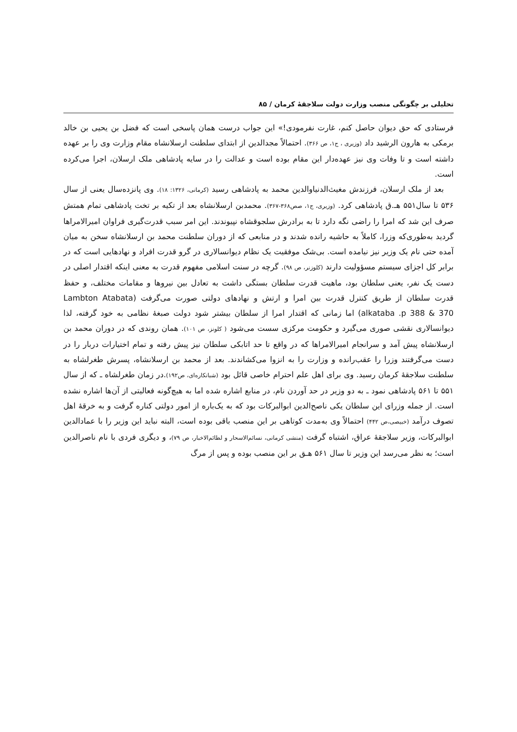تحلیلی بر چگونگی منصب وزارت دولت سلاجقهٔ کرمان / ۸۵
فرستادی که حق دیوان حاصل کنم، غارت نفرمودی!» این جواب درست همان پاسخی است که فضل بن یحیی بن خالد برمکی به هارون الرشید داد (وزیری ، ج۱، ص ۳۶۶). احتمالاً مجدالدین از ابتدای سلطنت ارسلانشاه مقام وزارت وی را بر عهده داشته است و تا وفات وی نیز عهده‌دار این مقام بوده است و عدالت را در سایه پادشاهی ملک ارسلان، اجرا می‌کرده است.
بعد از ملک ارسلان، فرزندش مغیث‌الدنیاوالدین محمد به پادشاهی رسید (کرمانی، ۱۳۲۶: ۱۸). وی پانزده‌سال یعنی از سال ۵۳۶ تا سال۵۵۱ هـ.ق پادشاهی کرد. (وزیری، ج۱، صص۳۶۸-۳۶۷). محمدبن ارسلانشاه بعد از تکیه بر تخت پادشاهی تمام همتش صرف این شد که امرا را راضی نگه دارد تا به برادرش سلجوقشاه نپیوندند. این امر سبب قدرت‌گیری فراوان امیرالامراها گردید به‌طوری‌که وزرا، کاملاً به حاشیه رانده شدند و در منابعی که از دوران سلطنت محمد بن ارسلانشاه سخن به میان آمده حتی نام یک وزیر نیز نیامده است. بی‌شک موفقیت یک نظام دیوانسالاری در گرو قدرت افراد و نهادهایی است که در برابر کل اجزای سیستم مسؤولیت دارند (کلوزنر، ص ۹۸). گرچه در سنت اسلامی مفهوم قدرت به معنی اینکه اقتدار اصلی در دست یک نفر، یعنی سلطان بود، ماهیت قدرت سلطان بستگی داشت به تعادل بین نیروها و مقامات مختلف، و حفظ قدرت سلطان از طریق کنترل قدرت بین امرا و ارتش و نهادهای دولتی صورت می‌گرفت (Lambton Atabata alkataba .p 388 & 370) اما زمانی که اقتدار امرا از سلطان بیشتر شود دولت صبغهٔ نظامی به خود گرفته، لذا دیوانسالاری نقشی صوری می‌گیرد و حکومت مرکزی سست می‌شود ( کلونز، ص ۱۰۱). همان روندی که در دوران محمد بن ارسلانشاه پیش آمد و سرانجام امیرالامراها که در واقع تا حد اتابکی سلطان نیز پیش رفته و تمام اختیارات دربار را در دست می‌گرفتند وزرا را عقب‌رانده و وزارت را به انزوا می‌کشاندند. بعد از محمد بن ارسلانشاه، پسرش طغرلشاه به سلطنت سلاجقهٔ کرمان رسید. وی برای اهل علم احترام خاصی قائل بود (شبانکاره‌ای، ص۱۹۲).در زمان طغرلشاه ـ که از سال ۵۵۱ تا ۵۶۱ پادشاهی نمود ـ به دو وزیر در حد آوردن نام، در منابع اشاره شده اما به هیچ‌گونه فعالیتی از آن‌ها اشاره نشده است. از جمله وزرای این سلطان یکی ناصح‌الدین ابوالبرکات بود که به یک‌باره از امور دولتی کناره گرفت و به خرقهٔ اهل تصوف درآمد (خبیصی،ص ۴۴۲) احتمالاً وی به‌مدت کوتاهی بر این منصب باقی بوده است، البته نباید این وزیر را با عمادالدین ابوالبرکات، وزیر سلاجقهٔ عراق، اشتباه گرفت (منشی کرمانی، نسائم‌الاسحار و لطائم‌الاخبار، ص ۷۹)، و دیگری فردی با نام ناصرالدین است؛ به نظر می‌رسد این وزیر تا سال ۵۶۱ هـق بر این منصب بوده و پس از مرگ